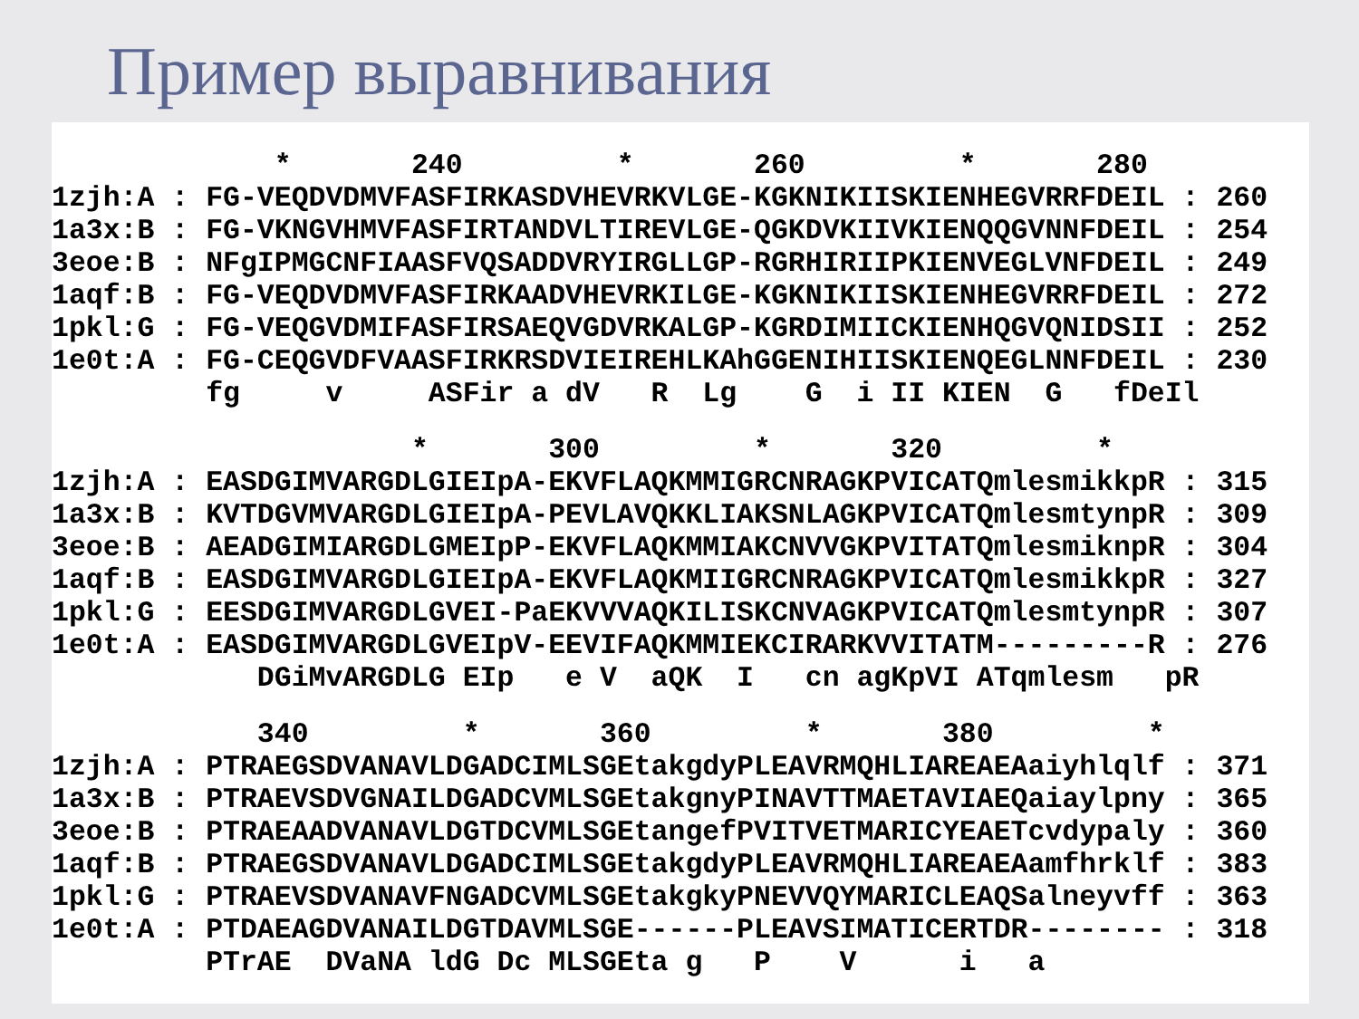Пример выравнивания
             *       240         *       260         *       280
1zjh:A : FG-VEQDVDMVFASFIRKASDVHEVRKVLGE-KGKNIKIISKIENHEGVRRFDEIL : 260
1a3x:B : FG-VKNGVHMVFASFIRTANDVLTIREVLGE-QGKDVKIIVKIENQQGVNNFDEIL : 254
3eoe:B : NFgIPMGCNFIAASFVQSADDVRYIRGLLGP-RGRHIRIIPKIENVEGLVNFDEIL : 249
1aqf:B : FG-VEQDVDMVFASFIRKAADVHEVRKILGE-KGKNIKIISKIENHEGVRRFDEIL : 272
1pkl:G : FG-VEQGVDMIFASFIRSAEQVGDVRKALGP-KGRDIMIICKIENHQGVQNIDSII : 252
1e0t:A : FG-CEQGVDFVAASFIRKRSDVIEIREHLKAhGGENIHIISKIENQEGLNNFDEIL : 230
         fg     v     ASFir a dV   R  Lg    G  i II KIEN  G   fDeIl
                     *       300         *       320         *
1zjh:A : EASDGIMVARGDLGIEIpA-EKVFLAQKMMIGRCNRAGKPVICATQmlesmikkpR : 315
1a3x:B : KVTDGVMVARGDLGIEIpA-PEVLAVQKKLIAKSNLAGKPVICATQmlesmtynpR : 309
3eoe:B : AEADGIMIARGDLGMEIpP-EKVFLAQKMMIAKCNVVGKPVITATQmlesmiknpR : 304
1aqf:B : EASDGIMVARGDLGIEIpA-EKVFLAQKMIIGRCNRAGKPVICATQmlesmikkpR : 327
1pkl:G : EESDGIMVARGDLGVEI-PaEKVVVAQKILISKCNVAGKPVICATQmlesmtynpR : 307
1e0t:A : EASDGIMVARGDLGVEIpV-EEVIFAQKMMIEKCIRARKVVITATM---------R : 276
            DGiMvARGDLG EIp   e V  aQK  I   cn agKpVI ATqmlesm   pR
            340         *       360         *       380         *
1zjh:A : PTRAEGSDVANAVLDGADCIMLSGEtakgdyPLEAVRMQHLIAREAEAaiyhlqlf : 371
1a3x:B : PTRAEVSDVGNAILDGADCVMLSGEtakgnyPINAVTTMAETAVIAEQaiaylpny : 365
3eoe:B : PTRAEAADVANAVLDGTDCVMLSGEtangefPVITVETMARICYEAETcvdypaly : 360
1aqf:B : PTRAEGSDVANAVLDGADCIMLSGEtakgdyPLEAVRMQHLIAREAEAamfhrklf : 383
1pkl:G : PTRAEVSDVANAVFNGADCVMLSGEtakgkyPNEVVQYMARICLEAQSalneyvff : 363
1e0t:A : PTDAEAGDVANAILDGTDAVMLSGE------PLEAVSIMATICERTDR-------- : 318
         PTrAE  DVaNA ldG Dc MLSGEta g   P    V      i   a